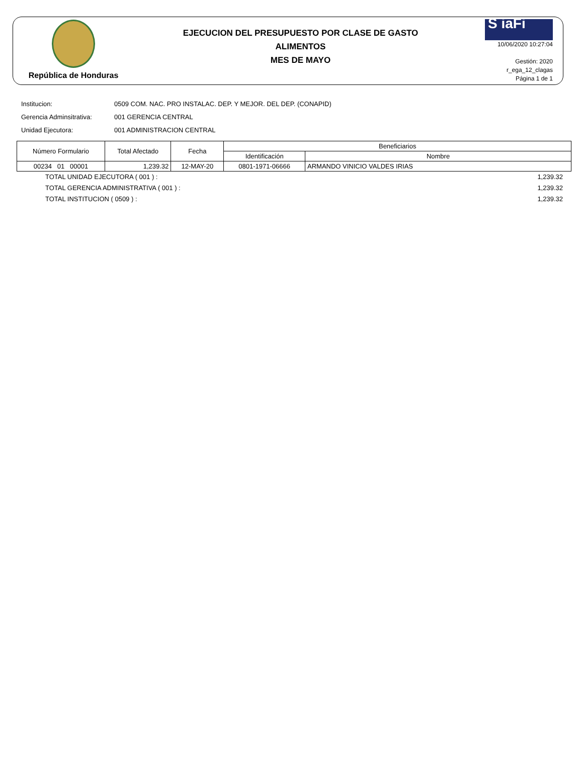República de Honduras
EJECUCION DEL PRESUPUESTO POR CLASE DE GASTO
ALIMENTOS
MES DE MAYO
S iaFi
10/06/2020 10:27:04
Gestión: 2020
r_ega_12_clagas
Página 1 de 1
Institucion: 0509 COM. NAC. PRO INSTALAC. DEP. Y MEJOR. DEL DEP. (CONAPID)
Gerencia Adminsitrativa: 001 GERENCIA CENTRAL
Unidad Ejecutora: 001 ADMINISTRACION CENTRAL
| Número Formulario | Total Afectado | Fecha | Beneficiarios | |
| --- | --- | --- | --- | --- |
| | | | Identificación | Nombre |
| 00234 01 00001 | 1,239.32 | 12-MAY-20 | 0801-1971-06666 | ARMANDO VINICIO VALDES IRIAS |
TOTAL UNIDAD EJECUTORA ( 001 ) : 1,239.32
TOTAL GERENCIA ADMINISTRATIVA ( 001 ) : 1,239.32
TOTAL INSTITUCION ( 0509 ) : 1,239.32